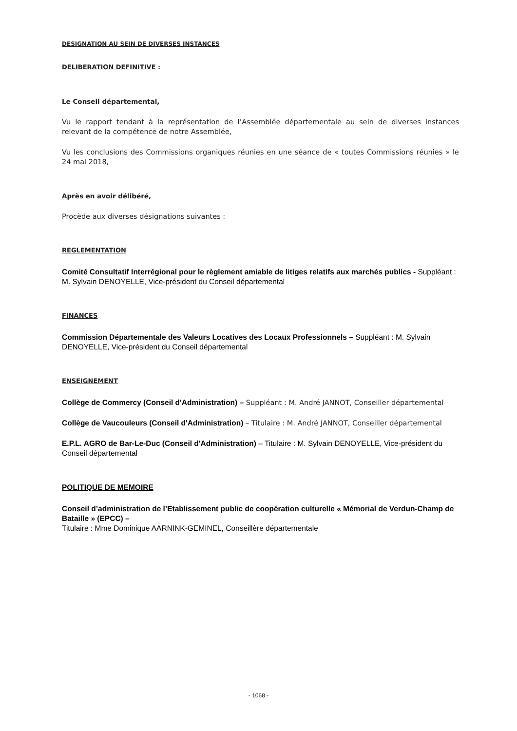DESIGNATION AU SEIN DE DIVERSES INSTANCES
DELIBERATION DEFINITIVE :
Le Conseil départemental,
Vu le rapport tendant à la représentation de l’Assemblée départementale au sein de diverses instances relevant de la compétence de notre Assemblée,
Vu les conclusions des Commissions organiques réunies en une séance de « toutes Commissions réunies » le 24 mai 2018,
Après en avoir délibéré,
Procède aux diverses désignations suivantes :
REGLEMENTATION
Comité Consultatif Interrégional pour le règlement amiable de litiges relatifs aux marchés publics - Suppléant : M. Sylvain DENOYELLE, Vice-président du Conseil départemental
FINANCES
Commission Départementale des Valeurs Locatives des Locaux Professionnels – Suppléant : M. Sylvain DENOYELLE, Vice-président du Conseil départemental
ENSEIGNEMENT
Collège de Commercy (Conseil d'Administration) – Suppléant : M. André JANNOT, Conseiller départemental
Collège de Vaucouleurs (Conseil d'Administration) – Titulaire : M. André JANNOT, Conseiller départemental
E.P.L. AGRO de Bar-Le-Duc (Conseil d'Administration) – Titulaire : M. Sylvain DENOYELLE, Vice-président du Conseil départemental
POLITIQUE DE MEMOIRE
Conseil d’administration de l’Etablissement public de coopération culturelle « Mémorial de Verdun-Champ de Bataille » (EPCC) –
Titulaire : Mme Dominique AARNINK-GEMINEL, Conseillère départementale
- 1068 -